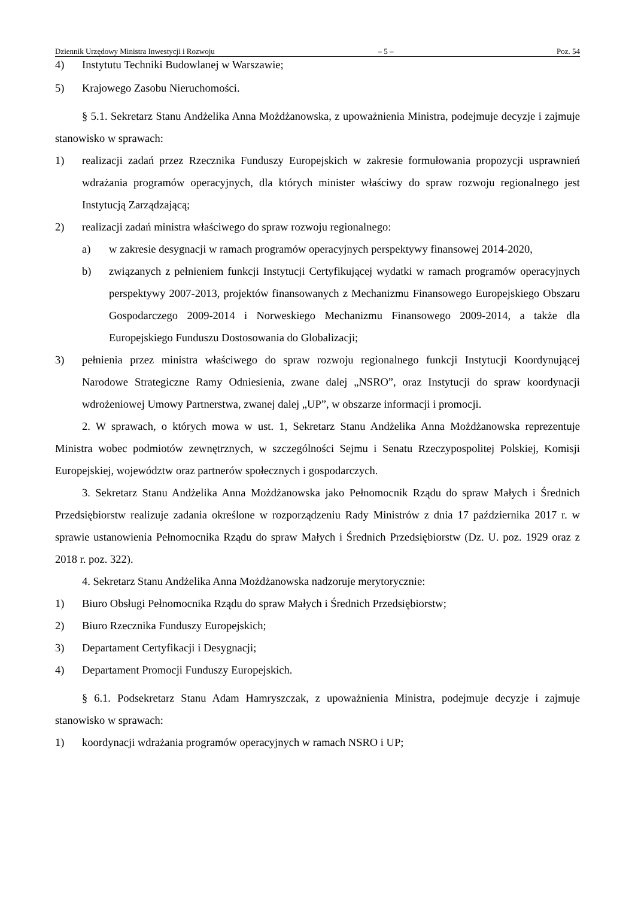Dziennik Urzędowy Ministra Inwestycji i Rozwoju – 5 – Poz. 54
4) Instytutu Techniki Budowlanej w Warszawie;
5) Krajowego Zasobu Nieruchomości.
§ 5.1. Sekretarz Stanu Andżelika Anna Możdżanowska, z upoważnienia Ministra, podejmuje decyzje i zajmuje stanowisko w sprawach:
1) realizacji zadań przez Rzecznika Funduszy Europejskich w zakresie formułowania propozycji usprawnień wdrażania programów operacyjnych, dla których minister właściwy do spraw rozwoju regionalnego jest Instytucją Zarządzającą;
2) realizacji zadań ministra właściwego do spraw rozwoju regionalnego:
a) w zakresie desygnacji w ramach programów operacyjnych perspektywy finansowej 2014-2020,
b) związanych z pełnieniem funkcji Instytucji Certyfikującej wydatki w ramach programów operacyjnych perspektywy 2007-2013, projektów finansowanych z Mechanizmu Finansowego Europejskiego Obszaru Gospodarczego 2009-2014 i Norweskiego Mechanizmu Finansowego 2009-2014, a także dla Europejskiego Funduszu Dostosowania do Globalizacji;
3) pełnienia przez ministra właściwego do spraw rozwoju regionalnego funkcji Instytucji Koordynującej Narodowe Strategiczne Ramy Odniesienia, zwane dalej „NSRO”, oraz Instytucji do spraw koordynacji wdrożeniowej Umowy Partnerstwa, zwanej dalej „UP”, w obszarze informacji i promocji.
2. W sprawach, o których mowa w ust. 1, Sekretarz Stanu Andżelika Anna Możdżanowska reprezentuje Ministra wobec podmiotów zewnętrznych, w szczególności Sejmu i Senatu Rzeczypospolitej Polskiej, Komisji Europejskiej, województw oraz partnerów społecznych i gospodarczych.
3. Sekretarz Stanu Andżelika Anna Możdżanowska jako Pełnomocnik Rządu do spraw Małych i Średnich Przedsiębiorstw realizuje zadania określone w rozporządzeniu Rady Ministrów z dnia 17 października 2017 r. w sprawie ustanowienia Pełnomocnika Rządu do spraw Małych i Średnich Przedsiębiorstw (Dz. U. poz. 1929 oraz z 2018 r. poz. 322).
4. Sekretarz Stanu Andżelika Anna Możdżanowska nadzoruje merytorycznie:
1) Biuro Obsługi Pełnomocnika Rządu do spraw Małych i Średnich Przedsiębiorstw;
2) Biuro Rzecznika Funduszy Europejskich;
3) Departament Certyfikacji i Desygnacji;
4) Departament Promocji Funduszy Europejskich.
§ 6.1. Podsekretarz Stanu Adam Hamryszczak, z upoważnienia Ministra, podejmuje decyzje i zajmuje stanowisko w sprawach:
1) koordynacji wdrażania programów operacyjnych w ramach NSRO i UP;